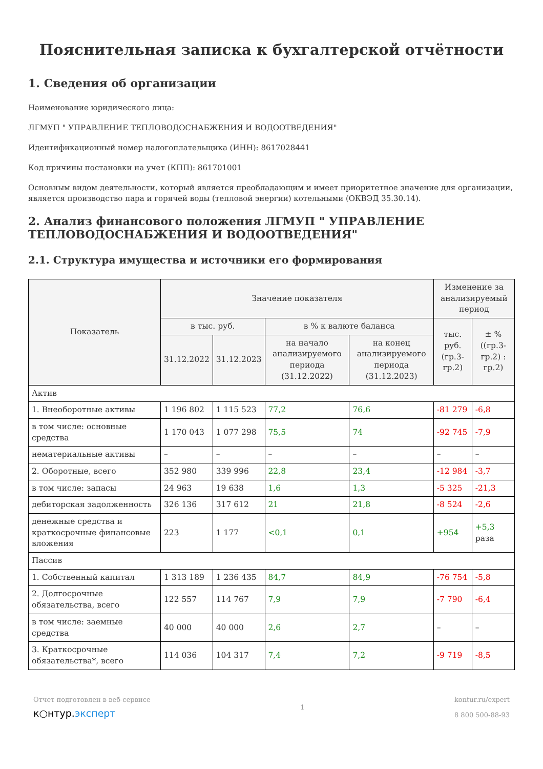Пояснительная записка к бухгалтерской отчётности
1. Сведения об организации
Наименование юридического лица:
ЛГМУП " УПРАВЛЕНИЕ ТЕПЛОВОДОСНАБЖЕНИЯ И ВОДООТВЕДЕНИЯ"
Идентификационный номер налогоплательщика (ИНН): 8617028441
Код причины постановки на учет (КПП): 861701001
Основным видом деятельности, который является преобладающим и имеет приоритетное значение для организации, является производство пара и горячей воды (тепловой энергии) котельными (ОКВЭД 35.30.14).
2. Анализ финансового положения ЛГМУП " УПРАВЛЕНИЕ ТЕПЛОВОДОСНАБЖЕНИЯ И ВОДООТВЕДЕНИЯ"
2.1. Структура имущества и источники его формирования
| Показатель | Значение показателя | | | | Изменение за анализируемый период | |
| --- | --- | --- | --- | --- | --- | --- |
| | в тыс. руб. | | в % к валюте баланса | | тыс. руб. (гр.3-гр.2) | ± % ((гр.3-гр.2) : гр.2) |
| | 31.12.2022 | 31.12.2023 | на начало анализируемого периода (31.12.2022) | на конец анализируемого периода (31.12.2023) | | |
| Актив | | | | | | |
| 1. Внеоборотные активы | 1 196 802 | 1 115 523 | 77,2 | 76,6 | -81 279 | -6,8 |
| в том числе: основные средства | 1 170 043 | 1 077 298 | 75,5 | 74 | -92 745 | -7,9 |
| нематериальные активы | – | – | – | – | – | – |
| 2. Оборотные, всего | 352 980 | 339 996 | 22,8 | 23,4 | -12 984 | -3,7 |
| в том числе: запасы | 24 963 | 19 638 | 1,6 | 1,3 | -5 325 | -21,3 |
| дебиторская задолженность | 326 136 | 317 612 | 21 | 21,8 | -8 524 | -2,6 |
| денежные средства и краткосрочные финансовые вложения | 223 | 1 177 | <0,1 | 0,1 | +954 | +5,3 раза |
| Пассив | | | | | | |
| 1. Собственный капитал | 1 313 189 | 1 236 435 | 84,7 | 84,9 | -76 754 | -5,8 |
| 2. Долгосрочные обязательства, всего | 122 557 | 114 767 | 7,9 | 7,9 | -7 790 | -6,4 |
| в том числе: заемные средства | 40 000 | 40 000 | 2,6 | 2,7 | – | – |
| 3. Краткосрочные обязательства*, всего | 114 036 | 104 317 | 7,4 | 7,2 | -9 719 | -8,5 |
Отчет подготовлен в веб-сервисе
к○нтур.эксперт
1
kontur.ru/expert
8 800 500-88-93